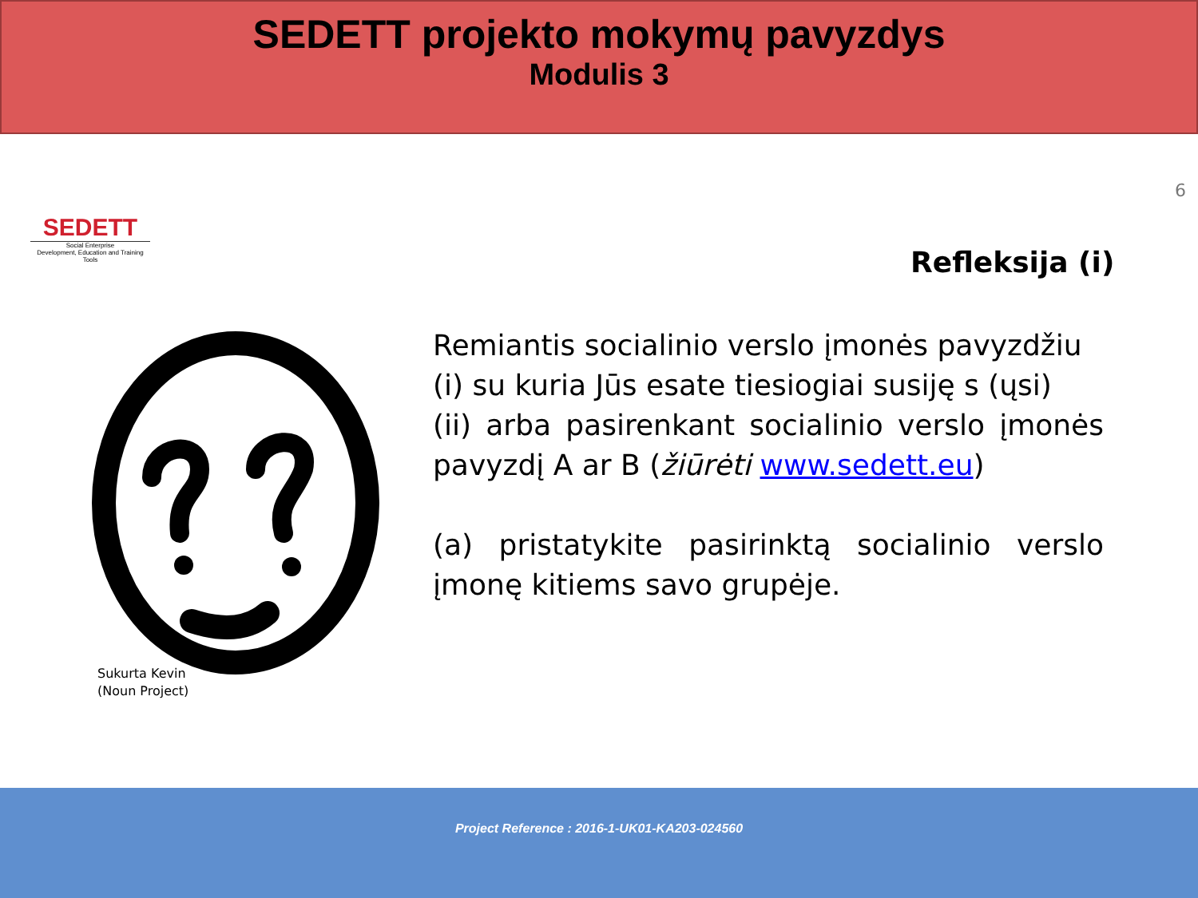SEDETT projekto mokymų pavyzdys
Modulis 3
SEDETT
Social Enterprise
Development, Education and Training Tools
Sukurta Kevin
(Noun Project)
6
Refleksija (i)
Remiantis socialinio verslo įmonės pavyzdžiu
(i) su kuria Jūs esate tiesiogiai susiję s (ųsi)
(ii) arba pasirenkant socialinio verslo įmonės pavyzdį A ar B (žiūrėti www.sedett.eu)
(a) pristatykite pasirinktą socialinio verslo įmonę kitiems savo grupėje.
Project Reference : 2016-1-UK01-KA203-024560